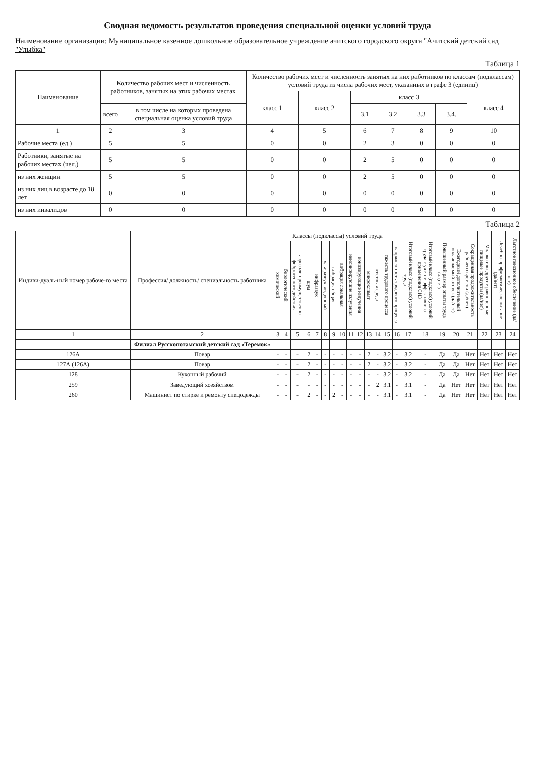Сводная ведомость результатов проведения специальной оценки условий труда
Наименование организации: Муниципальное казенное дошкольное образовательное учреждение ачитского городского округа "Ачитский детский сад "Улыбка"
Таблица 1
| Наименование | Количество рабочих мест и численность работников, занятых на этих рабочих местах | | Количество рабочих мест и численность занятых на них работников по классам (подклассам) условий труда из числа рабочих мест, указанных в графе 3 (единиц) | | | | | | |
| --- | --- | --- | --- | --- | --- | --- | --- | --- | --- |
| | | | класс 1 | класс 2 | класс 3 | | | | класс 4 |
| | всего | в том числе на которых проведена специальная оценка условий труда | | | 3.1 | 3.2 | 3.3 | 3.4. | |
| 1 | 2 | 3 | 4 | 5 | 6 | 7 | 8 | 9 | 10 |
| Рабочие места (ед.) | 5 | 5 | 0 | 0 | 2 | 3 | 0 | 0 | 0 |
| Работники, занятые на рабочих местах (чел.) | 5 | 5 | 0 | 0 | 2 | 5 | 0 | 0 | 0 |
| из них женщин | 5 | 5 | 0 | 0 | 2 | 5 | 0 | 0 | 0 |
| из них лиц в возрасте до 18 лет | 0 | 0 | 0 | 0 | 0 | 0 | 0 | 0 | 0 |
| из них инвалидов | 0 | 0 | 0 | 0 | 0 | 0 | 0 | 0 | 0 |
Таблица 2
| Индиви-дуаль-ный номер рабоче-го места | Профессия/ должность/ специальность работника | Классы (подклассы) условий труда | | | | | | | | | | | | | | Итоговый класс (подкласс) условий труда | Итоговый класс (подкласс) условий труда с учетом эффективного применения СИЗ | Повышенный размер оплаты труда (да,нет) | Ежегодный дополнительный оплачиваемый отпуск (да/нет) | Сокращенная продолжительность рабочего времени (да/нет) | Молоко или другие равноценные пищевые продукты (да/нет) | Лечебно-профилактическое питание (да/нет) | Льготное пенсионное обеспечение (да/нет) |
| --- | --- | --- | --- | --- | --- | --- | --- | --- | --- | --- | --- | --- | --- | --- | --- | --- | --- | --- | --- | --- | --- | --- | --- |
| | | химический | биологический | аэрозоли преимущественно фиброгенного действия | шум | инфразвук | ультразвук воздушный | вибрация общая | вибрация локальная | неионизирующие излучения | ионизирующие излучения | микроклимат | световая среда | тяжесть трудового процесса | напряженность трудового процесса | | | | | | | | |
| 1 | 2 | 3 | 4 | 5 | 6 | 7 | 8 | 9 | 10 | 11 | 12 | 13 | 14 | 15 | 16 | 17 | 18 | 19 | 20 | 21 | 22 | 23 | 24 |
| | Филиал Русскопотамский детский сад «Теремок» | | | | | | | | | | | | | | | | | | | | | | |
| 126А | Повар | - | - | - | 2 | - | - | - | - | - | - | 2 | - | 3.2 | - | 3.2 | - | Да | Да | Нет | Нет | Нет | Нет |
| 127А (126А) | Повар | - | - | - | 2 | - | - | - | - | - | - | 2 | - | 3.2 | - | 3.2 | - | Да | Да | Нет | Нет | Нет | Нет |
| 128 | Кухонный рабочий | - | - | - | 2 | - | - | - | - | - | - | - | - | 3.2 | - | 3.2 | - | Да | Да | Нет | Нет | Нет | Нет |
| 259 | Заведующий хозяйством | - | - | - | - | - | - | - | - | - | - | - | 2 | 3.1 | - | 3.1 | - | Да | Нет | Нет | Нет | Нет | Нет |
| 260 | Машинист по стирке и ремонту спецодежды | - | - | - | 2 | - | - | 2 | - | - | - | - | - | 3.1 | - | 3.1 | - | Да | Нет | Нет | Нет | Нет | Нет |